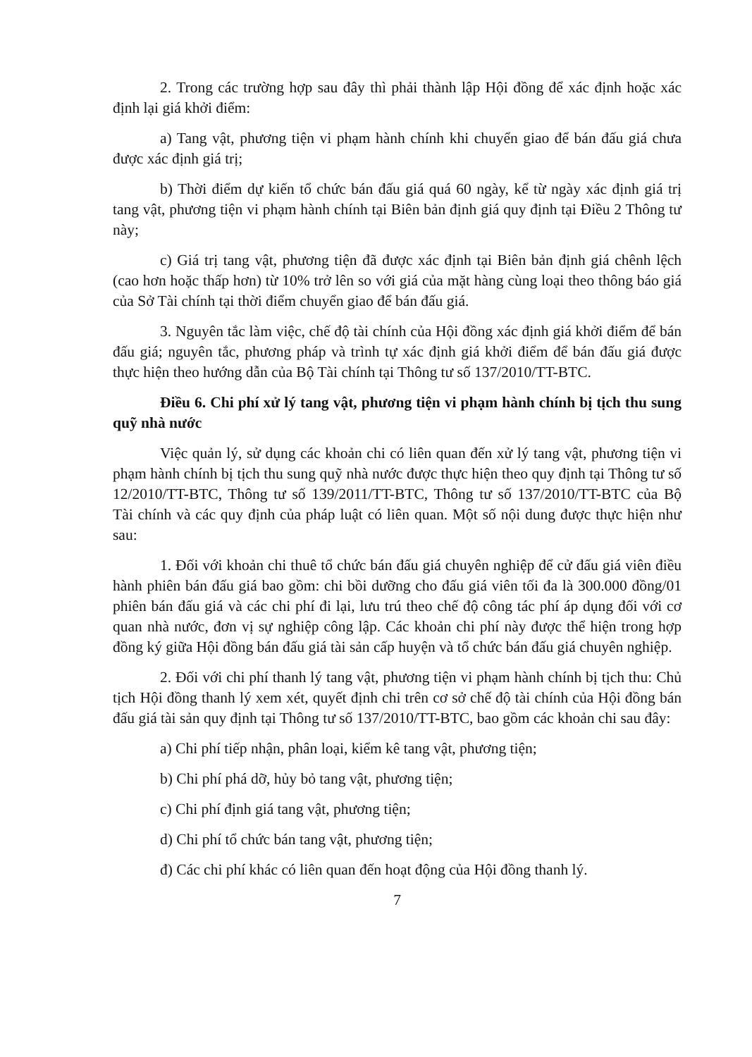2. Trong các trường hợp sau đây thì phải thành lập Hội đồng để xác định hoặc xác định lại giá khởi điểm:
a) Tang vật, phương tiện vi phạm hành chính khi chuyển giao để bán đấu giá chưa được xác định giá trị;
b) Thời điểm dự kiến tổ chức bán đấu giá quá 60 ngày, kể từ ngày xác định giá trị tang vật, phương tiện vi phạm hành chính tại Biên bản định giá quy định tại Điều 2 Thông tư này;
c) Giá trị tang vật, phương tiện đã được xác định tại Biên bản định giá chênh lệch (cao hơn hoặc thấp hơn) từ 10% trở lên so với giá của mặt hàng cùng loại theo thông báo giá của Sở Tài chính tại thời điểm chuyển giao để bán đấu giá.
3. Nguyên tắc làm việc, chế độ tài chính của Hội đồng xác định giá khởi điểm để bán đấu giá; nguyên tắc, phương pháp và trình tự xác định giá khởi điểm để bán đấu giá được thực hiện theo hướng dẫn của Bộ Tài chính tại Thông tư số 137/2010/TT-BTC.
Điều 6. Chi phí xử lý tang vật, phương tiện vi phạm hành chính bị tịch thu sung quỹ nhà nước
Việc quản lý, sử dụng các khoản chi có liên quan đến xử lý tang vật, phương tiện vi phạm hành chính bị tịch thu sung quỹ nhà nước được thực hiện theo quy định tại Thông tư số 12/2010/TT-BTC, Thông tư số 139/2011/TT-BTC, Thông tư số 137/2010/TT-BTC của Bộ Tài chính và các quy định của pháp luật có liên quan. Một số nội dung được thực hiện như sau:
1. Đối với khoản chi thuê tổ chức bán đấu giá chuyên nghiệp để cử đấu giá viên điều hành phiên bán đấu giá bao gồm: chi bồi dưỡng cho đấu giá viên tối đa là 300.000 đồng/01 phiên bán đấu giá và các chi phí đi lại, lưu trú theo chế độ công tác phí áp dụng đối với cơ quan nhà nước, đơn vị sự nghiệp công lập. Các khoản chi phí này được thể hiện trong hợp đồng ký giữa Hội đồng bán đấu giá tài sản cấp huyện và tổ chức bán đấu giá chuyên nghiệp.
2. Đối với chi phí thanh lý tang vật, phương tiện vi phạm hành chính bị tịch thu: Chủ tịch Hội đồng thanh lý xem xét, quyết định chi trên cơ sở chế độ tài chính của Hội đồng bán đấu giá tài sản quy định tại Thông tư số 137/2010/TT-BTC, bao gồm các khoản chi sau đây:
a) Chi phí tiếp nhận, phân loại, kiểm kê tang vật, phương tiện;
b) Chi phí phá dỡ, hủy bỏ tang vật, phương tiện;
c) Chi phí định giá tang vật, phương tiện;
d) Chi phí tổ chức bán tang vật, phương tiện;
đ) Các chi phí khác có liên quan đến hoạt động của Hội đồng thanh lý.
7